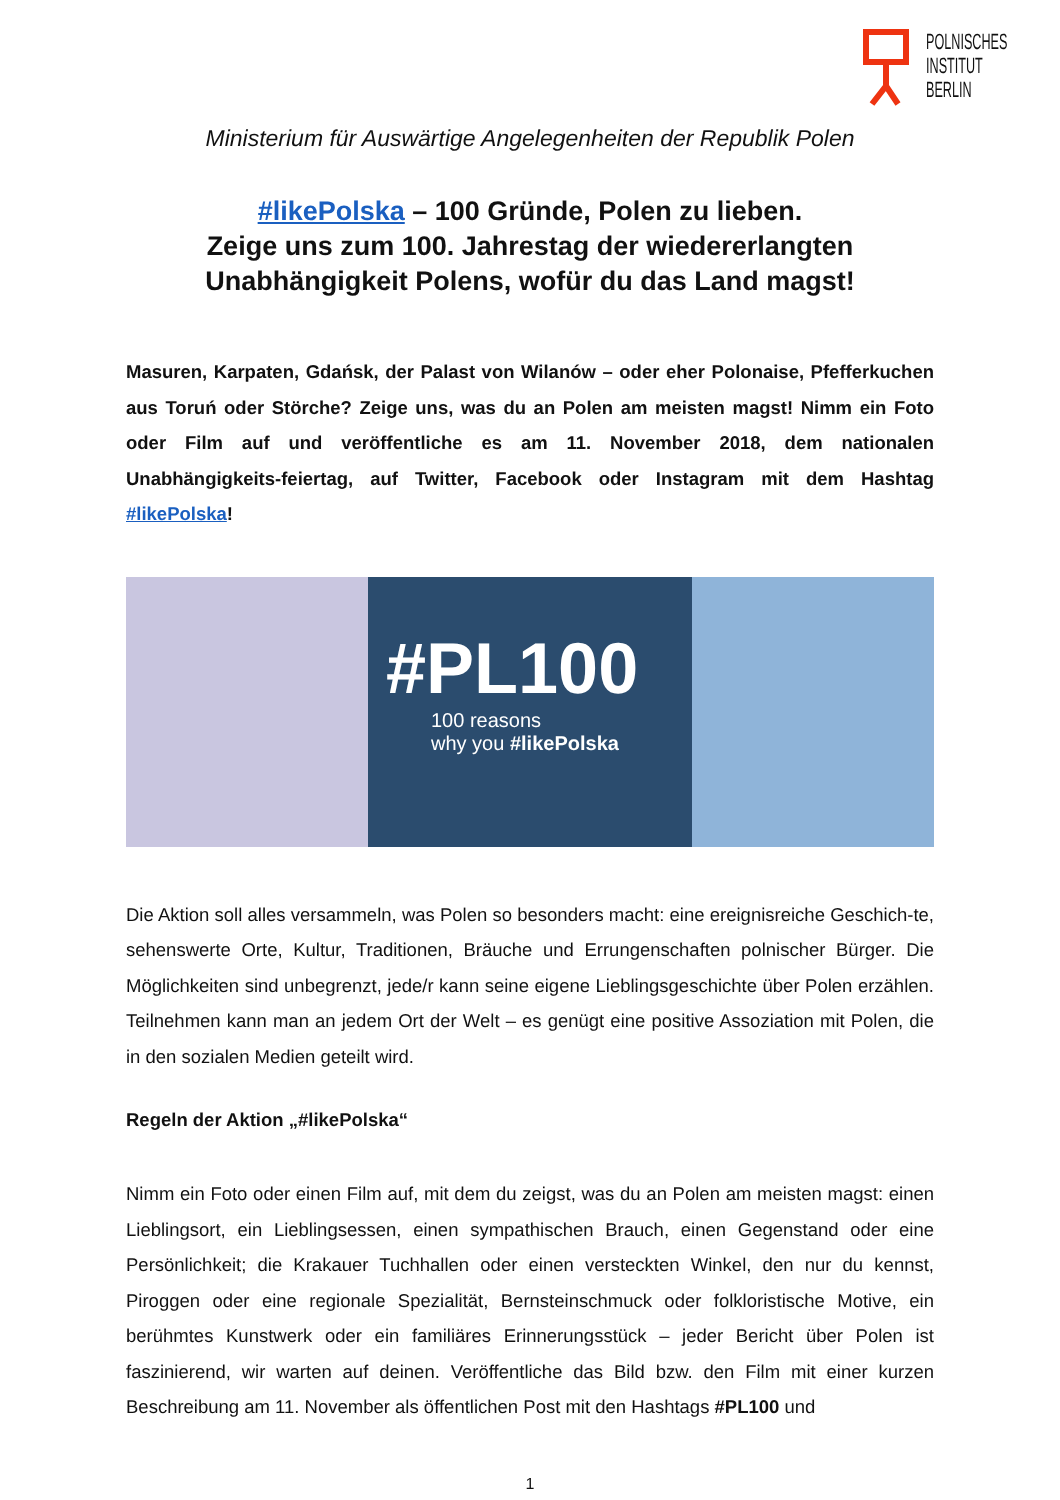POLNISCHES
INSTITUT
BERLIN
Ministerium für Auswärtige Angelegenheiten der Republik Polen
#likePolska – 100 Gründe, Polen zu lieben.
Zeige uns zum 100. Jahrestag der wiedererlangten Unabhängigkeit Polens, wofür du das Land magst!
Masuren, Karpaten, Gdańsk, der Palast von Wilanów – oder eher Polonaise, Pfefferkuchen aus Toruń oder Störche? Zeige uns, was du an Polen am meisten magst! Nimm ein Foto oder Film auf und veröffentliche es am 11. November 2018, dem nationalen Unabhängigkeits-feiertag, auf Twitter, Facebook oder Instagram mit dem Hashtag #likePolska!
#PL100
100 reasons
why you #likePolska
Die Aktion soll alles versammeln, was Polen so besonders macht: eine ereignisreiche Geschich-te, sehenswerte Orte, Kultur, Traditionen, Bräuche und Errungenschaften polnischer Bürger. Die Möglichkeiten sind unbegrenzt, jede/r kann seine eigene Lieblingsgeschichte über Polen erzählen. Teilnehmen kann man an jedem Ort der Welt – es genügt eine positive Assoziation mit Polen, die in den sozialen Medien geteilt wird.
Regeln der Aktion „#likePolska“
Nimm ein Foto oder einen Film auf, mit dem du zeigst, was du an Polen am meisten magst: einen Lieblingsort, ein Lieblingsessen, einen sympathischen Brauch, einen Gegenstand oder eine Persönlichkeit; die Krakauer Tuchhallen oder einen versteckten Winkel, den nur du kennst, Piroggen oder eine regionale Spezialität, Bernsteinschmuck oder folkloristische Motive, ein berühmtes Kunstwerk oder ein familiäres Erinnerungsstück – jeder Bericht über Polen ist faszinierend, wir warten auf deinen. Veröffentliche das Bild bzw. den Film mit einer kurzen Beschreibung am 11. November als öffentlichen Post mit den Hashtags #PL100 und
1